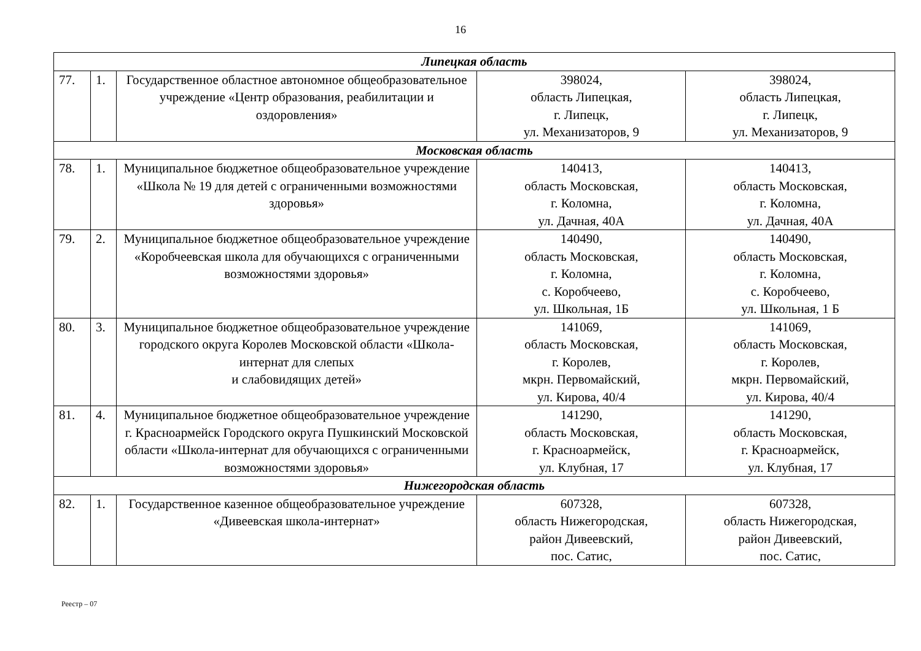16
| Липецкая область | | | | |
| 77. | 1. | Государственное областное автономное общеобразовательное учреждение «Центр образования, реабилитации и оздоровления» | 398024, область Липецкая, г. Липецк, ул. Механизаторов, 9 | 398024, область Липецкая, г. Липецк, ул. Механизаторов, 9 |
| Московская область | | | | |
| 78. | 1. | Муниципальное бюджетное общеобразовательное учреждение «Школа № 19 для детей с ограниченными возможностями здоровья» | 140413, область Московская, г. Коломна, ул. Дачная, 40А | 140413, область Московская, г. Коломна, ул. Дачная, 40А |
| 79. | 2. | Муниципальное бюджетное общеобразовательное учреждение «Коробчеевская школа для обучающихся с ограниченными возможностями здоровья» | 140490, область Московская, г. Коломна, с. Коробчеево, ул. Школьная, 1Б | 140490, область Московская, г. Коломна, с. Коробчеево, ул. Школьная, 1 Б |
| 80. | 3. | Муниципальное бюджетное общеобразовательное учреждение городского округа Королев Московской области «Школа-интернат для слепых и слабовидящих детей» | 141069, область Московская, г. Королев, мкрн. Первомайский, ул. Кирова, 40/4 | 141069, область Московская, г. Королев, мкрн. Первомайский, ул. Кирова, 40/4 |
| 81. | 4. | Муниципальное бюджетное общеобразовательное учреждение г. Красноармейск Городского округа Пушкинский Московской области «Школа-интернат для обучающихся с ограниченными возможностями здоровья» | 141290, область Московская, г. Красноармейск, ул. Клубная, 17 | 141290, область Московская, г. Красноармейск, ул. Клубная, 17 |
| Нижегородская область | | | | |
| 82. | 1. | Государственное казенное общеобразовательное учреждение «Дивеевская школа-интернат» | 607328, область Нижегородская, район Дивеевский, пос. Сатис, | 607328, область Нижегородская, район Дивеевский, пос. Сатис, |
Реестр – 07